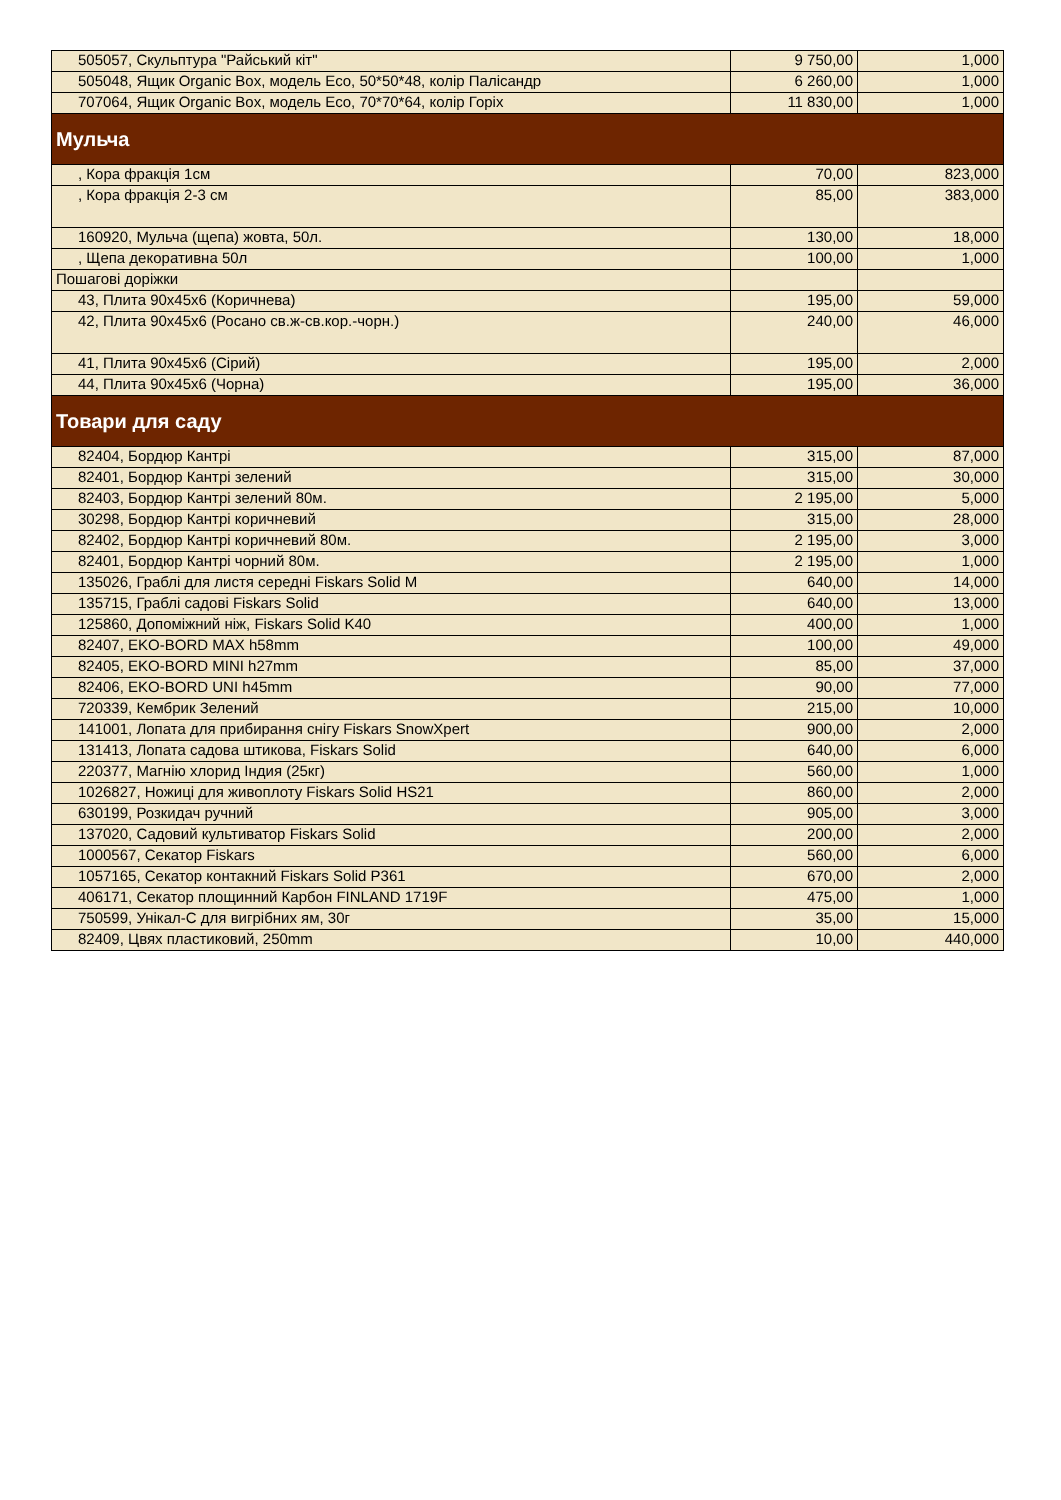| 505057, Скульптура "Райський кіт" | 9 750,00 | 1,000 |
| 505048, Ящик Organic Box, модель Eco, 50*50*48, колір Палісандр | 6 260,00 | 1,000 |
| 707064, Ящик Organic Box, модель Eco, 70*70*64, колір Горіх | 11 830,00 | 1,000 |
| Мульча | | |
| , Кора фракція 1см | 70,00 | 823,000 |
| , Кора фракція 2-3 см | 85,00 | 383,000 |
| 160920, Мульча (щепа) жовта, 50л. | 130,00 | 18,000 |
| , Щепа декоративна 50л | 100,00 | 1,000 |
| Пошагові доріжки | | |
| 43, Плита 90х45х6 (Коричнева) | 195,00 | 59,000 |
| 42, Плита 90х45х6 (Росано св.ж-св.кор.-чорн.) | 240,00 | 46,000 |
| 41, Плита 90х45х6 (Сірий) | 195,00 | 2,000 |
| 44, Плита 90х45х6 (Чорна) | 195,00 | 36,000 |
| Товари для саду | | |
| 82404, Бордюр Кантрі | 315,00 | 87,000 |
| 82401, Бордюр Кантрі зелений | 315,00 | 30,000 |
| 82403, Бордюр Кантрі зелений 80м. | 2 195,00 | 5,000 |
| 30298, Бордюр Кантрі коричневий | 315,00 | 28,000 |
| 82402, Бордюр Кантрі коричневий 80м. | 2 195,00 | 3,000 |
| 82401, Бордюр Кантрі чорний 80м. | 2 195,00 | 1,000 |
| 135026, Граблі для листя середні Fiskars Solid M | 640,00 | 14,000 |
| 135715, Граблі садові Fiskars Solid | 640,00 | 13,000 |
| 125860, Допоміжний ніж, Fiskars Solid K40 | 400,00 | 1,000 |
| 82407, EKO-BORD MAX h58mm | 100,00 | 49,000 |
| 82405, EKO-BORD MINI h27mm | 85,00 | 37,000 |
| 82406, EKO-BORD UNI h45mm | 90,00 | 77,000 |
| 720339, Кембрик Зелений | 215,00 | 10,000 |
| 141001, Лопата для прибирання снігу Fiskars SnowXpert | 900,00 | 2,000 |
| 131413, Лопата садова штикова, Fiskars Solid | 640,00 | 6,000 |
| 220377, Магнію хлорид Індия (25кг) | 560,00 | 1,000 |
| 1026827, Ножиці для живоплоту Fiskars Solid HS21 | 860,00 | 2,000 |
| 630199, Розкидач ручний | 905,00 | 3,000 |
| 137020, Садовий культиватор Fiskars Solid | 200,00 | 2,000 |
| 1000567, Секатор Fiskars | 560,00 | 6,000 |
| 1057165, Секатор контакний Fiskars Solid P361 | 670,00 | 2,000 |
| 406171, Секатор площинний Карбон FINLAND 1719F | 475,00 | 1,000 |
| 750599, Унікал-С для вигрібних ям, 30г | 35,00 | 15,000 |
| 82409, Цвях пластиковий, 250mm | 10,00 | 440,000 |